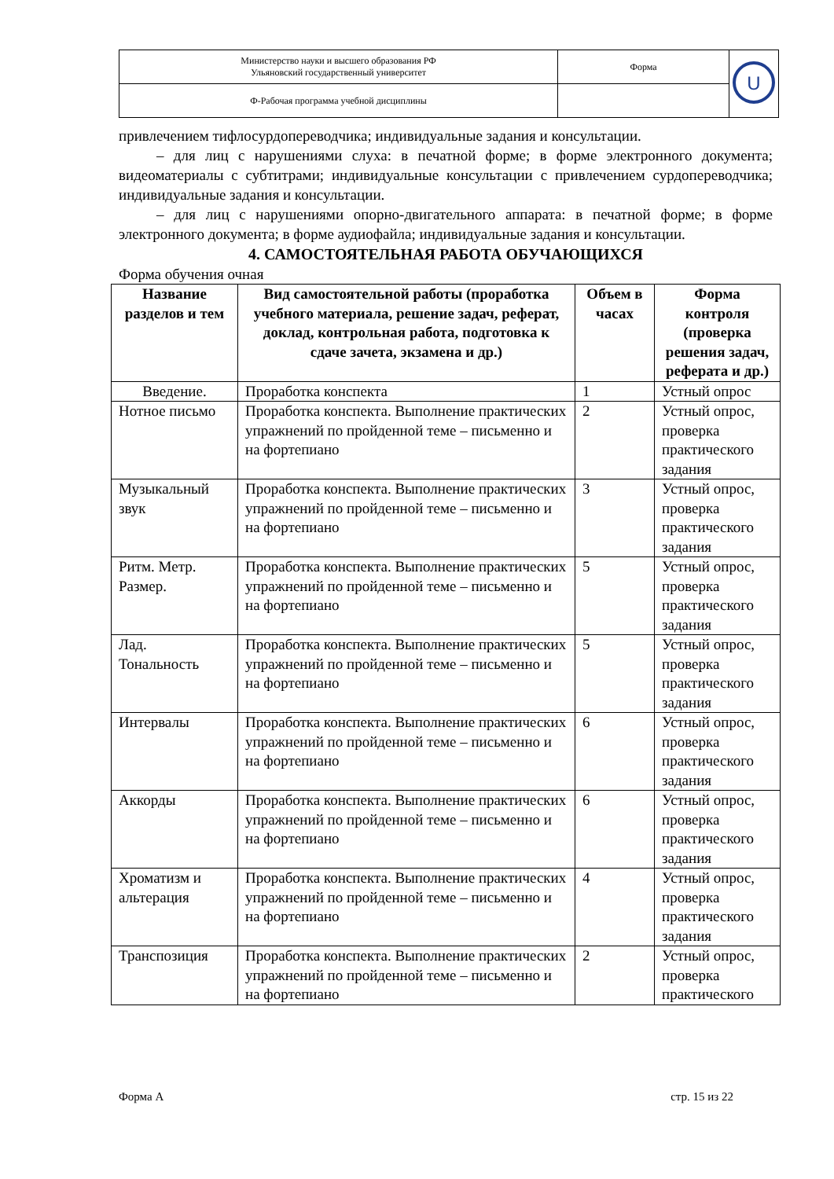| Министерство науки и высшего образования РФ Ульяновский государственный университет | Форма | U |
| Ф-Рабочая программа учебной дисциплины | | |
привлечением тифлосурдопереводчика; индивидуальные задания и консультации.
– для лиц с нарушениями слуха: в печатной форме; в форме электронного документа; видеоматериалы с субтитрами; индивидуальные консультации с привлечением сурдопереводчика; индивидуальные задания и консультации.
– для лиц с нарушениями опорно-двигательного аппарата: в печатной форме; в форме электронного документа; в форме аудиофайла; индивидуальные задания и консультации.
4. САМОСТОЯТЕЛЬНАЯ РАБОТА ОБУЧАЮЩИХСЯ
Форма обучения очная
| Название разделов и тем | Вид самостоятельной работы (проработка учебного материала, решение задач, реферат, доклад, контрольная работа, подготовка к сдаче зачета, экзамена и др.) | Объем в часах | Форма контроля (проверка решения задач, реферата и др.) |
| --- | --- | --- | --- |
| Введение. | Проработка конспекта | 1 | Устный опрос |
| Нотное письмо | Проработка конспекта. Выполнение практических упражнений по пройденной теме – письменно и на фортепиано | 2 | Устный опрос, проверка практического задания |
| Музыкальный звук | Проработка конспекта. Выполнение практических упражнений по пройденной теме – письменно и на фортепиано | 3 | Устный опрос, проверка практического задания |
| Ритм. Метр. Размер. | Проработка конспекта. Выполнение практических упражнений по пройденной теме – письменно и на фортепиано | 5 | Устный опрос, проверка практического задания |
| Лад. Тональность | Проработка конспекта. Выполнение практических упражнений по пройденной теме – письменно и на фортепиано | 5 | Устный опрос, проверка практического задания |
| Интервалы | Проработка конспекта. Выполнение практических упражнений по пройденной теме – письменно и на фортепиано | 6 | Устный опрос, проверка практического задания |
| Аккорды | Проработка конспекта. Выполнение практических упражнений по пройденной теме – письменно и на фортепиано | 6 | Устный опрос, проверка практического задания |
| Хроматизм и альтерация | Проработка конспекта. Выполнение практических упражнений по пройденной теме – письменно и на фортепиано | 4 | Устный опрос, проверка практического задания |
| Транспозиция | Проработка конспекта. Выполнение практических упражнений по пройденной теме – письменно и на фортепиано | 2 | Устный опрос, проверка практического |
Форма А стр. 15 из 22